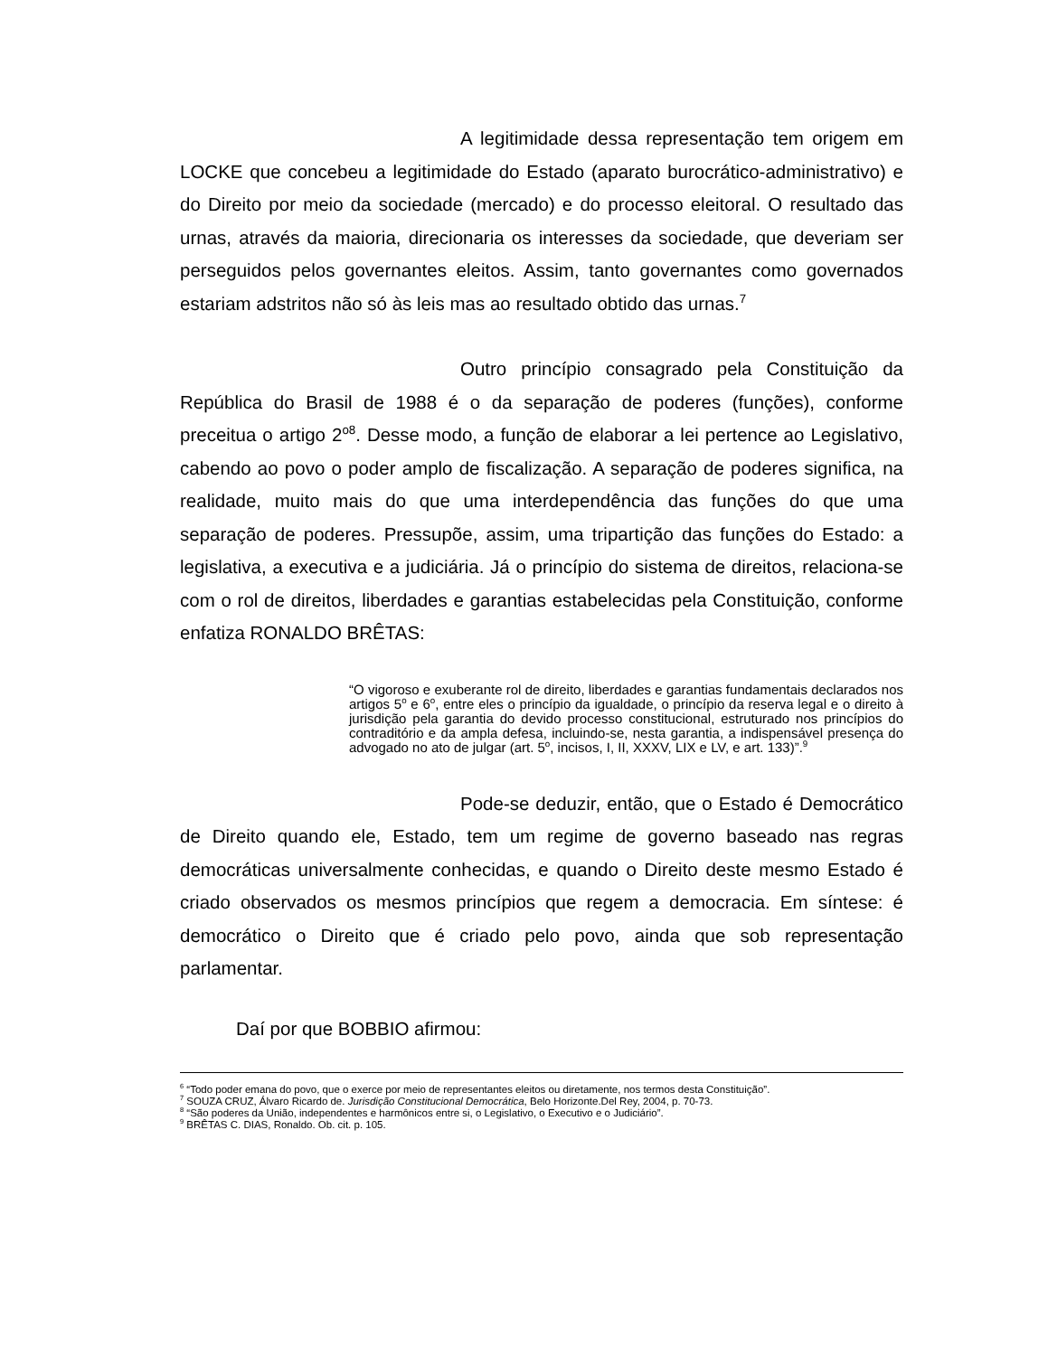A legitimidade dessa representação tem origem em LOCKE que concebeu a legitimidade do Estado (aparato burocrático-administrativo) e do Direito por meio da sociedade (mercado) e do processo eleitoral. O resultado das urnas, através da maioria, direcionaria os interesses da sociedade, que deveriam ser perseguidos pelos governantes eleitos. Assim, tanto governantes como governados estariam adstritos não só às leis mas ao resultado obtido das urnas.<sup>7</sup>
Outro princípio consagrado pela Constituição da República do Brasil de 1988 é o da separação de poderes (funções), conforme preceitua o artigo 2<sup>o8</sup>. Desse modo, a função de elaborar a lei pertence ao Legislativo, cabendo ao povo o poder amplo de fiscalização. A separação de poderes significa, na realidade, muito mais do que uma interdependência das funções do que uma separação de poderes. Pressupõe, assim, uma tripartição das funções do Estado: a legislativa, a executiva e a judiciária. Já o princípio do sistema de direitos, relaciona-se com o rol de direitos, liberdades e garantias estabelecidas pela Constituição, conforme enfatiza RONALDO BRÊTAS:
“O vigoroso e exuberante rol de direito, liberdades e garantias fundamentais declarados nos artigos 5<sup>o</sup> e 6<sup>o</sup>, entre eles o princípio da igualdade, o princípio da reserva legal e o direito à jurisdição pela garantia do devido processo constitucional, estruturado nos princípios do contraditório e da ampla defesa, incluindo-se, nesta garantia, a indispensável presença do advogado no ato de julgar (art. 5<sup>o</sup>, incisos, I, II, XXXV, LIX e LV, e art. 133)”.<sup>9</sup>
Pode-se deduzir, então, que o Estado é Democrático de Direito quando ele, Estado, tem um regime de governo baseado nas regras democráticas universalmente conhecidas, e quando o Direito deste mesmo Estado é criado observados os mesmos princípios que regem a democracia. Em síntese: é democrático o Direito que é criado pelo povo, ainda que sob representação parlamentar.
Daí por que BOBBIO afirmou:
<sup>6</sup> “Todo poder emana do povo, que o exerce por meio de representantes eleitos ou diretamente, nos termos desta Constituição”.
<sup>7</sup> SOUZA CRUZ, Álvaro Ricardo de. Jurisdição Constitucional Democrática, Belo Horizonte.Del Rey, 2004, p. 70-73.
<sup>8</sup> “São poderes da União, independentes e harmônicos entre si, o Legislativo, o Executivo e o Judiciário”.
<sup>9</sup> BRÊTAS C. DIAS, Ronaldo. Ob. cit. p. 105.